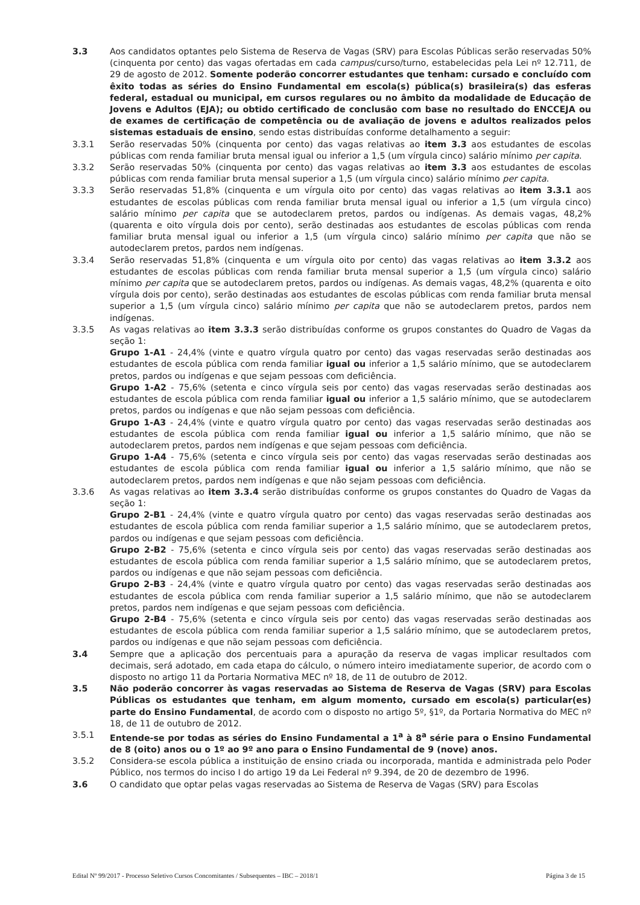3.3 Aos candidatos optantes pelo Sistema de Reserva de Vagas (SRV) para Escolas Públicas serão reservadas 50% (cinquenta por cento) das vagas ofertadas em cada campus/curso/turno, estabelecidas pela Lei nº 12.711, de 29 de agosto de 2012. Somente poderão concorrer estudantes que tenham: cursado e concluído com êxito todas as séries do Ensino Fundamental em escola(s) pública(s) brasileira(s) das esferas federal, estadual ou municipal, em cursos regulares ou no âmbito da modalidade de Educação de Jovens e Adultos (EJA); ou obtido certificado de conclusão com base no resultado do ENCCEJA ou de exames de certificação de competência ou de avaliação de jovens e adultos realizados pelos sistemas estaduais de ensino, sendo estas distribuídas conforme detalhamento a seguir:
3.3.1 Serão reservadas 50% (cinquenta por cento) das vagas relativas ao item 3.3 aos estudantes de escolas públicas com renda familiar bruta mensal igual ou inferior a 1,5 (um vírgula cinco) salário mínimo per capita.
3.3.2 Serão reservadas 50% (cinquenta por cento) das vagas relativas ao item 3.3 aos estudantes de escolas públicas com renda familiar bruta mensal superior a 1,5 (um vírgula cinco) salário mínimo per capita.
3.3.3 Serão reservadas 51,8% (cinquenta e um vírgula oito por cento) das vagas relativas ao item 3.3.1 aos estudantes de escolas públicas com renda familiar bruta mensal igual ou inferior a 1,5 (um vírgula cinco) salário mínimo per capita que se autodeclarem pretos, pardos ou indígenas. As demais vagas, 48,2% (quarenta e oito vírgula dois por cento), serão destinadas aos estudantes de escolas públicas com renda familiar bruta mensal igual ou inferior a 1,5 (um vírgula cinco) salário mínimo per capita que não se autodeclarem pretos, pardos nem indígenas.
3.3.4 Serão reservadas 51,8% (cinquenta e um vírgula oito por cento) das vagas relativas ao item 3.3.2 aos estudantes de escolas públicas com renda familiar bruta mensal superior a 1,5 (um vírgula cinco) salário mínimo per capita que se autodeclarem pretos, pardos ou indígenas. As demais vagas, 48,2% (quarenta e oito vírgula dois por cento), serão destinadas aos estudantes de escolas públicas com renda familiar bruta mensal superior a 1,5 (um vírgula cinco) salário mínimo per capita que não se autodeclarem pretos, pardos nem indígenas.
3.3.5 As vagas relativas ao item 3.3.3 serão distribuídas conforme os grupos constantes do Quadro de Vagas da seção 1:
Grupo 1-A1 - 24,4% (vinte e quatro vírgula quatro por cento) das vagas reservadas serão destinadas aos estudantes de escola pública com renda familiar igual ou inferior a 1,5 salário mínimo, que se autodeclarem pretos, pardos ou indígenas e que sejam pessoas com deficiência.
Grupo 1-A2 - 75,6% (setenta e cinco vírgula seis por cento) das vagas reservadas serão destinadas aos estudantes de escola pública com renda familiar igual ou inferior a 1,5 salário mínimo, que se autodeclarem pretos, pardos ou indígenas e que não sejam pessoas com deficiência.
Grupo 1-A3 - 24,4% (vinte e quatro vírgula quatro por cento) das vagas reservadas serão destinadas aos estudantes de escola pública com renda familiar igual ou inferior a 1,5 salário mínimo, que não se autodeclarem pretos, pardos nem indígenas e que sejam pessoas com deficiência.
Grupo 1-A4 - 75,6% (setenta e cinco vírgula seis por cento) das vagas reservadas serão destinadas aos estudantes de escola pública com renda familiar igual ou inferior a 1,5 salário mínimo, que não se autodeclarem pretos, pardos nem indígenas e que não sejam pessoas com deficiência.
3.3.6 As vagas relativas ao item 3.3.4 serão distribuídas conforme os grupos constantes do Quadro de Vagas da seção 1:
Grupo 2-B1 - 24,4% (vinte e quatro vírgula quatro por cento) das vagas reservadas serão destinadas aos estudantes de escola pública com renda familiar superior a 1,5 salário mínimo, que se autodeclarem pretos, pardos ou indígenas e que sejam pessoas com deficiência.
Grupo 2-B2 - 75,6% (setenta e cinco vírgula seis por cento) das vagas reservadas serão destinadas aos estudantes de escola pública com renda familiar superior a 1,5 salário mínimo, que se autodeclarem pretos, pardos ou indígenas e que não sejam pessoas com deficiência.
Grupo 2-B3 - 24,4% (vinte e quatro vírgula quatro por cento) das vagas reservadas serão destinadas aos estudantes de escola pública com renda familiar superior a 1,5 salário mínimo, que não se autodeclarem pretos, pardos nem indígenas e que sejam pessoas com deficiência.
Grupo 2-B4 - 75,6% (setenta e cinco vírgula seis por cento) das vagas reservadas serão destinadas aos estudantes de escola pública com renda familiar superior a 1,5 salário mínimo, que se autodeclarem pretos, pardos ou indígenas e que não sejam pessoas com deficiência.
3.4 Sempre que a aplicação dos percentuais para a apuração da reserva de vagas implicar resultados com decimais, será adotado, em cada etapa do cálculo, o número inteiro imediatamente superior, de acordo com o disposto no artigo 11 da Portaria Normativa MEC nº 18, de 11 de outubro de 2012.
3.5 Não poderão concorrer às vagas reservadas ao Sistema de Reserva de Vagas (SRV) para Escolas Públicas os estudantes que tenham, em algum momento, cursado em escola(s) particular(es) parte do Ensino Fundamental, de acordo com o disposto no artigo 5º, §1º, da Portaria Normativa do MEC nº 18, de 11 de outubro de 2012.
3.5.1 Entende-se por todas as séries do Ensino Fundamental a 1<sup>a</sup> à 8<sup>a</sup> série para o Ensino Fundamental de 8 (oito) anos ou o 1º ao 9º ano para o Ensino Fundamental de 9 (nove) anos.
3.5.2 Considera-se escola pública a instituição de ensino criada ou incorporada, mantida e administrada pelo Poder Público, nos termos do inciso I do artigo 19 da Lei Federal nº 9.394, de 20 de dezembro de 1996.
3.6 O candidato que optar pelas vagas reservadas ao Sistema de Reserva de Vagas (SRV) para Escolas
Edital Nº 99/2017 - Processo Seletivo Cursos Concomitantes / Subsequentes – IBC – 2018/1 Página 3 de 15